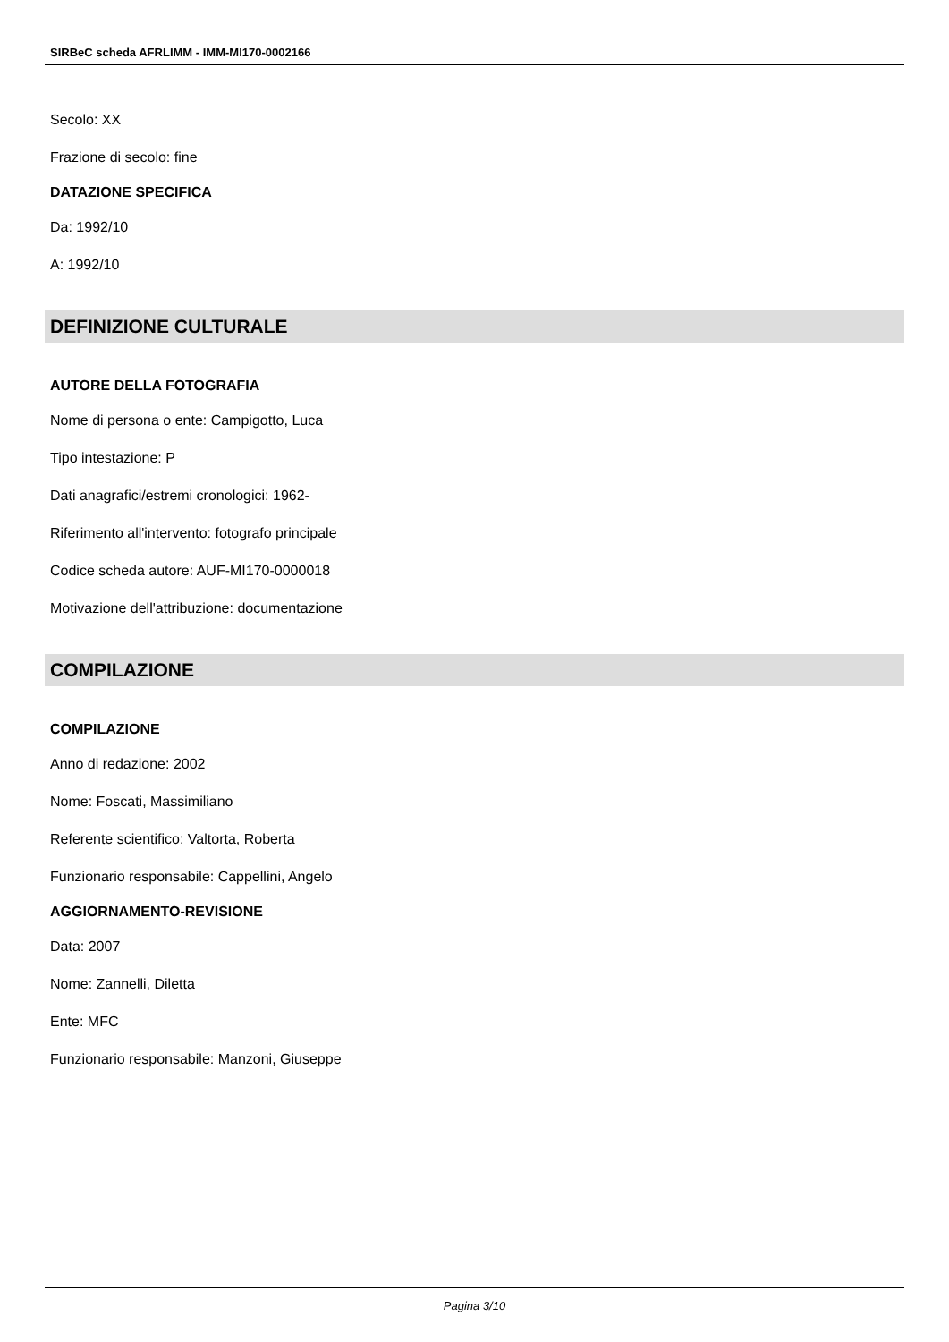SIRBeC scheda AFRLIMM - IMM-MI170-0002166
Secolo: XX
Frazione di secolo: fine
DATAZIONE SPECIFICA
Da: 1992/10
A: 1992/10
DEFINIZIONE CULTURALE
AUTORE DELLA FOTOGRAFIA
Nome di persona o ente: Campigotto, Luca
Tipo intestazione: P
Dati anagrafici/estremi cronologici: 1962-
Riferimento all'intervento: fotografo principale
Codice scheda autore: AUF-MI170-0000018
Motivazione dell'attribuzione: documentazione
COMPILAZIONE
COMPILAZIONE
Anno di redazione: 2002
Nome: Foscati, Massimiliano
Referente scientifico: Valtorta, Roberta
Funzionario responsabile: Cappellini, Angelo
AGGIORNAMENTO-REVISIONE
Data: 2007
Nome: Zannelli, Diletta
Ente: MFC
Funzionario responsabile: Manzoni, Giuseppe
Pagina 3/10